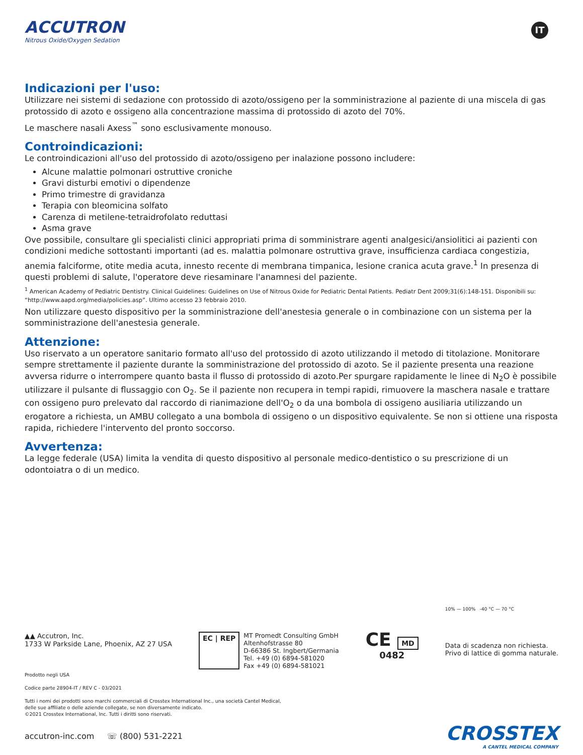ACCUTRON
Nitrous Oxide/Oxygen Sedation
IT
Indicazioni per l'uso:
Utilizzare nei sistemi di sedazione con protossido di azoto/ossigeno per la somministrazione al paziente di una miscela di gas protossido di azoto e ossigeno alla concentrazione massima di protossido di azoto del 70%.
Le maschere nasali Axess<sup>™</sup> sono esclusivamente monouso.
Controindicazioni:
Le controindicazioni all'uso del protossido di azoto/ossigeno per inalazione possono includere:
Alcune malattie polmonari ostruttive croniche
Gravi disturbi emotivi o dipendenze
Primo trimestre di gravidanza
Terapia con bleomicina solfato
Carenza di metilene-tetraidrofolato reduttasi
Asma grave
Ove possibile, consultare gli specialisti clinici appropriati prima di somministrare agenti analgesici/ansiolitici ai pazienti con condizioni mediche sottostanti importanti (ad es. malattia polmonare ostruttiva grave, insufficienza cardiaca congestizia, anemia falciforme, otite media acuta, innesto recente di membrana timpanica, lesione cranica acuta grave.<sup>1</sup> In presenza di questi problemi di salute, l'operatore deve riesaminare l'anamnesi del paziente.
<sup>1</sup> American Academy of Pediatric Dentistry. Clinical Guidelines: Guidelines on Use of Nitrous Oxide for Pediatric Dental Patients. Pediatr Dent 2009;31(6):148-151. Disponibili su: “http://www.aapd.org/media/policies.asp”. Ultimo accesso 23 febbraio 2010.
Non utilizzare questo dispositivo per la somministrazione dell'anestesia generale o in combinazione con un sistema per la somministrazione dell'anestesia generale.
Attenzione:
Uso riservato a un operatore sanitario formato all'uso del protossido di azoto utilizzando il metodo di titolazione. Monitorare sempre strettamente il paziente durante la somministrazione del protossido di azoto. Se il paziente presenta una reazione avversa ridurre o interrompere quanto basta il flusso di protossido di azoto.Per spurgare rapidamente le linee di N<sub>2</sub>O è possibile utilizzare il pulsante di flussaggio con O<sub>2</sub>. Se il paziente non recupera in tempi rapidi, rimuovere la maschera nasale e trattare con ossigeno puro prelevato dal raccordo di rianimazione dell'O<sub>2</sub> o da una bombola di ossigeno ausiliaria utilizzando un erogatore a richiesta, un AMBU collegato a una bombola di ossigeno o un dispositivo equivalente. Se non si ottiene una risposta rapida, richiedere l'intervento del pronto soccorso.
Avvertenza:
La legge federale (USA) limita la vendita di questo dispositivo al personale medico-dentistico o su prescrizione di un odontoiatra o di un medico.
▲▲ Accutron, Inc.
1733 W Parkside Lane, Phoenix, AZ 27 USA
EC | REP
MT Promedt Consulting GmbH
Altenhofstrasse 80
D-66386 St. Ingbert/Germania
Tel. +49 (0) 6894-581020
Fax +49 (0) 6894-581021
CE MD
0482
10% — 100% -40 °C — 70 °C
Data di scadenza non richiesta.
Privo di lattice di gomma naturale.
Prodotto negli USA
Codice parte 28904-IT / REV C - 03/2021
Tutti i nomi dei prodotti sono marchi commerciali di Crosstex International Inc., una società Cantel Medical,
delle sue affiliate o delle aziende collegate, se non diversamente indicato.
©2021 Crosstex International, Inc. Tutti i diritti sono riservati.
accutron-inc.com ☏ (800) 531-2221
CROSSTEX
A CANTEL MEDICAL COMPANY